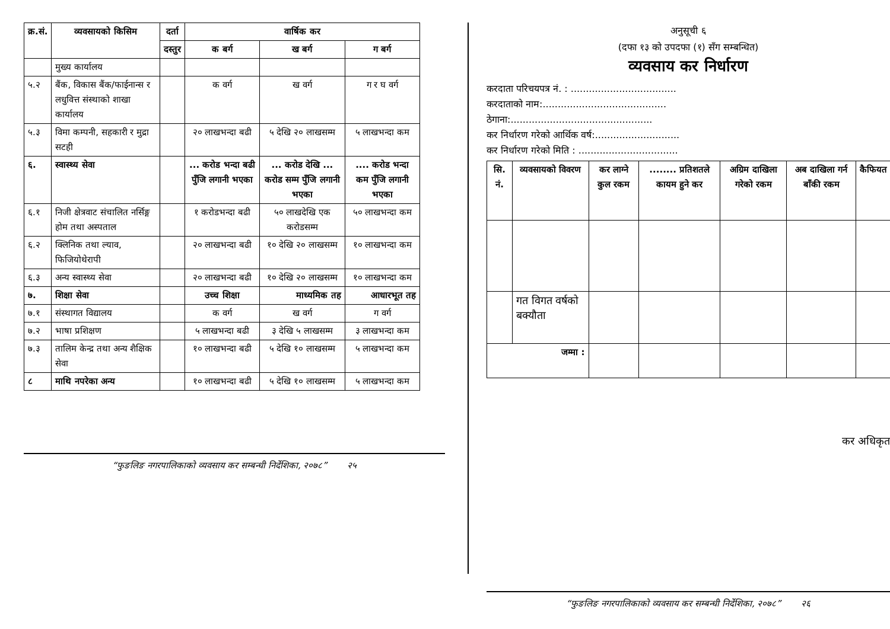| क्र.सं. | व्यवसायको किसिम | दर्ता | वार्षिक कर | | |
| --- | --- | --- | --- | --- | --- |
| | | दस्तुर | क बर्ग | ख बर्ग | ग बर्ग |
| | मुख्य कार्यालय | | | | |
| ५.२ | बैंक, विकास बैंक/फाईनान्स र लधुवित्त संस्थाको शाखा कार्यालय | | क वर्ग | ख वर्ग | ग र घ वर्ग |
| ५.३ | विमा कम्पनी, सहकारी र मुद्रा सटही | | २० लाखभन्दा बढी | ५ देखि २० लाखसम्म | ५ लाखभन्दा कम |
| ६. | स्वास्थ्य सेवा | | ... करोड भन्दा बढी पुँजि लगानी भएका | ... करोड देखि ... करोड सम्म पुँजि लगानी भएका | .... करोड भन्दा कम पुँजि लगानी भएका |
| ६.१ | निजी क्षेत्रवाट संचालित नर्सिङ्ग होम तथा अस्पताल | | १ करोडभन्दा बढी | ५० लाखदेखि एक करोडसम्म | ५० लाखभन्दा कम |
| ६.२ | क्लिनिक तथा ल्याव, फिजियोथेरापी | | २० लाखभन्दा बढी | १० देखि २० लाखसम्म | १० लाखभन्दा कम |
| ६.३ | अन्य स्वास्थ्य सेवा | | २० लाखभन्दा बढी | १० देखि २० लाखसम्म | १० लाखभन्दा कम |
| ७. | शिक्षा सेवा | | उच्च शिक्षा | माध्यमिक तह | आधारभूत तह |
| ७.१ | संस्थागत विद्यालय | | क वर्ग | ख वर्ग | ग वर्ग |
| ७.२ | भाषा प्रशिक्षण | | ५ लाखभन्दा बढी | ३ देखि ५ लाखसम्म | ३ लाखभन्दा कम |
| ७.३ | तालिम केन्द्र तथा अन्य शैक्षिक सेवा | | १० लाखभन्दा बढी | ५ देखि १० लाखसम्म | ५ लाखभन्दा कम |
| ८ | माथि नपरेका अन्य | | १० लाखभन्दा बढी | ५ देखि १० लाखसम्म | ५ लाखभन्दा कम |
“फुङलिङ नगरपालिकाको व्यवसाय कर सम्बन्धी निर्देशिका, २०७८” २५
अनुसूची ६
(दफा १३ को उपदफा (१) सँग सम्बन्धित)
व्यवसाय कर निर्धारण
करदाता परिचयपत्र नं. : ...................................
करदाताको नाम:.........................................
ठेगाना:...............................................
कर निर्धारण गरेको आर्थिक वर्ष:............................
कर निर्धारण गरेको मिति : .................................
| सि. नं. | व्यवसायको विवरण | कर लाग्ने कुल रकम | ........ प्रतिशतले कायम हुने कर | अग्रिम दाखिला गरेको रकम | अब दाखिला गर्न बाँकी रकम | कैफियत |
| --- | --- | --- | --- | --- | --- | --- |
| | गत विगत वर्षको बक्यौता | | | | | |
| जम्मा : | | | | | | |
कर अधिकृत
“फुङलिङ नगरपालिकाको व्यवसाय कर सम्बन्धी निर्देशिका, २०७८” २६